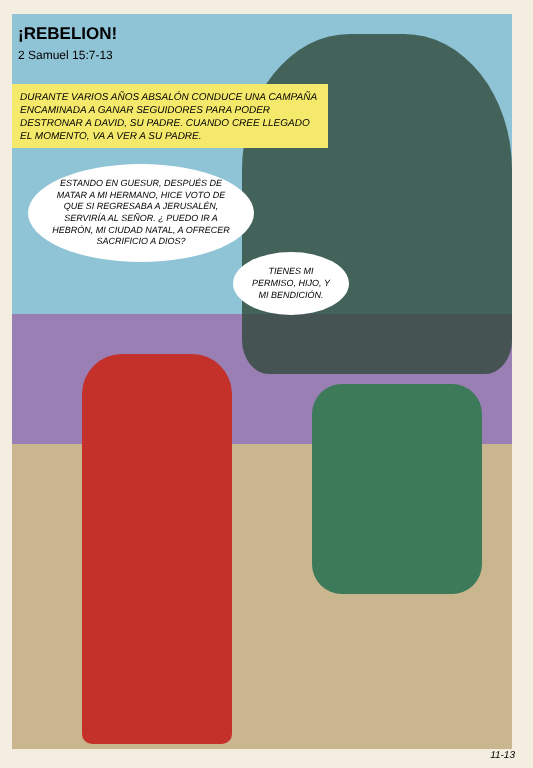¡REBELION!
2 Samuel 15:7-13
DURANTE VARIOS AÑOS ABSALÓN CONDUCE UNA CAMPAÑA ENCAMINADA A GANAR SEGUIDORES PARA PODER DESTRONAR A DAVID, SU PADRE. CUANDO CREE LLEGADO EL MOMENTO, VA A VER A SU PADRE.
ESTANDO EN GUESUR, DESPUÉS DE MATAR A MI HERMANO, HICE VOTO DE QUE SI REGRESABA A JERUSALÉN, SERVIRÍA AL SEÑOR. ¿ PUEDO IR A HEBRÓN, MI CIUDAD NATAL, A OFRECER SACRIFICIO A DIOS?
TIENES MI PERMISO, HIJO, Y MI BENDICIÓN.
11-13